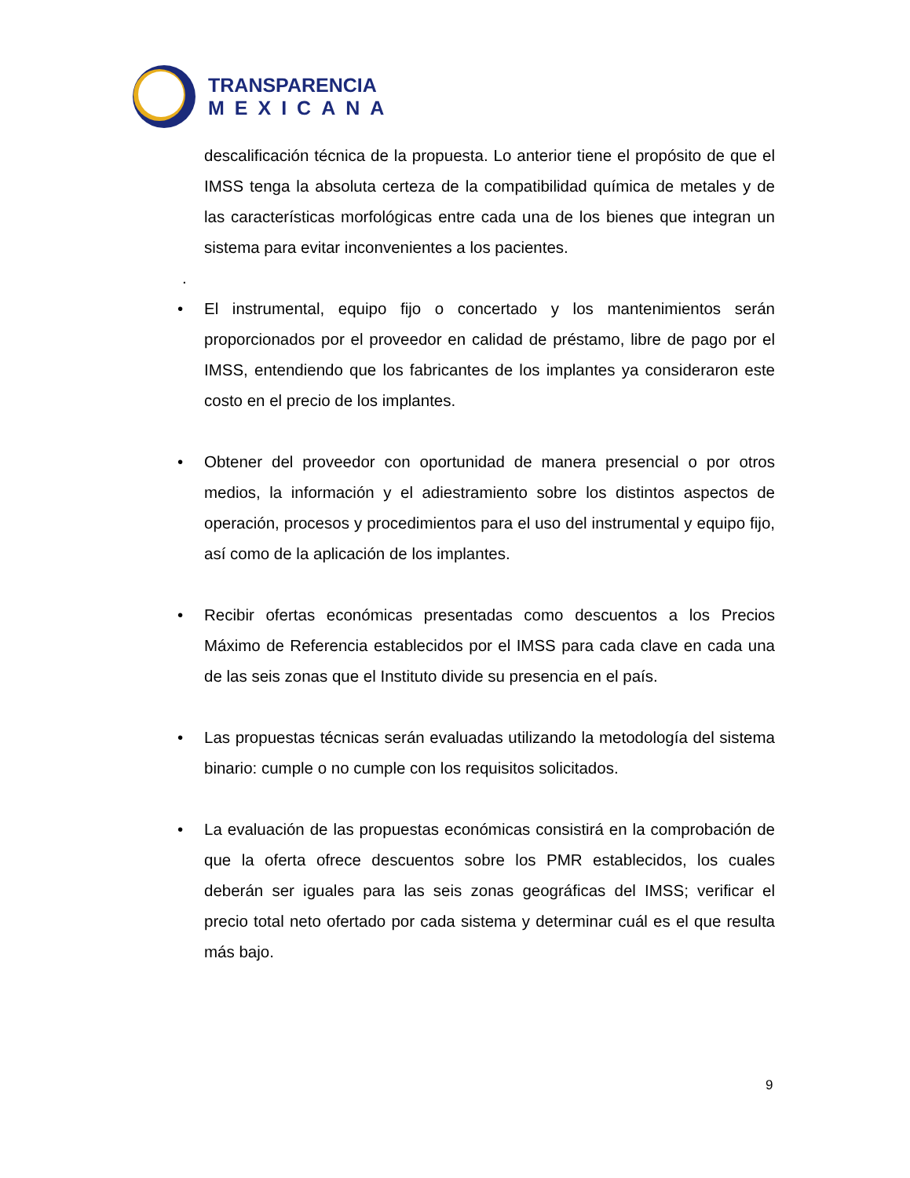TRANSPARENCIA
MEXICANA
descalificación técnica de la propuesta. Lo anterior tiene el propósito de que el IMSS tenga la absoluta certeza de la compatibilidad química de metales y de las características morfológicas entre cada una de los bienes que integran un sistema para evitar inconvenientes a los pacientes.
.
• El instrumental, equipo fijo o concertado y los mantenimientos serán proporcionados por el proveedor en calidad de préstamo, libre de pago por el IMSS, entendiendo que los fabricantes de los implantes ya consideraron este costo en el precio de los implantes.
• Obtener del proveedor con oportunidad de manera presencial o por otros medios, la información y el adiestramiento sobre los distintos aspectos de operación, procesos y procedimientos para el uso del instrumental y equipo fijo, así como de la aplicación de los implantes.
• Recibir ofertas económicas presentadas como descuentos a los Precios Máximo de Referencia establecidos por el IMSS para cada clave en cada una de las seis zonas que el Instituto divide su presencia en el país.
• Las propuestas técnicas serán evaluadas utilizando la metodología del sistema binario: cumple o no cumple con los requisitos solicitados.
• La evaluación de las propuestas económicas consistirá en la comprobación de que la oferta ofrece descuentos sobre los PMR establecidos, los cuales deberán ser iguales para las seis zonas geográficas del IMSS; verificar el precio total neto ofertado por cada sistema y determinar cuál es el que resulta más bajo.
9